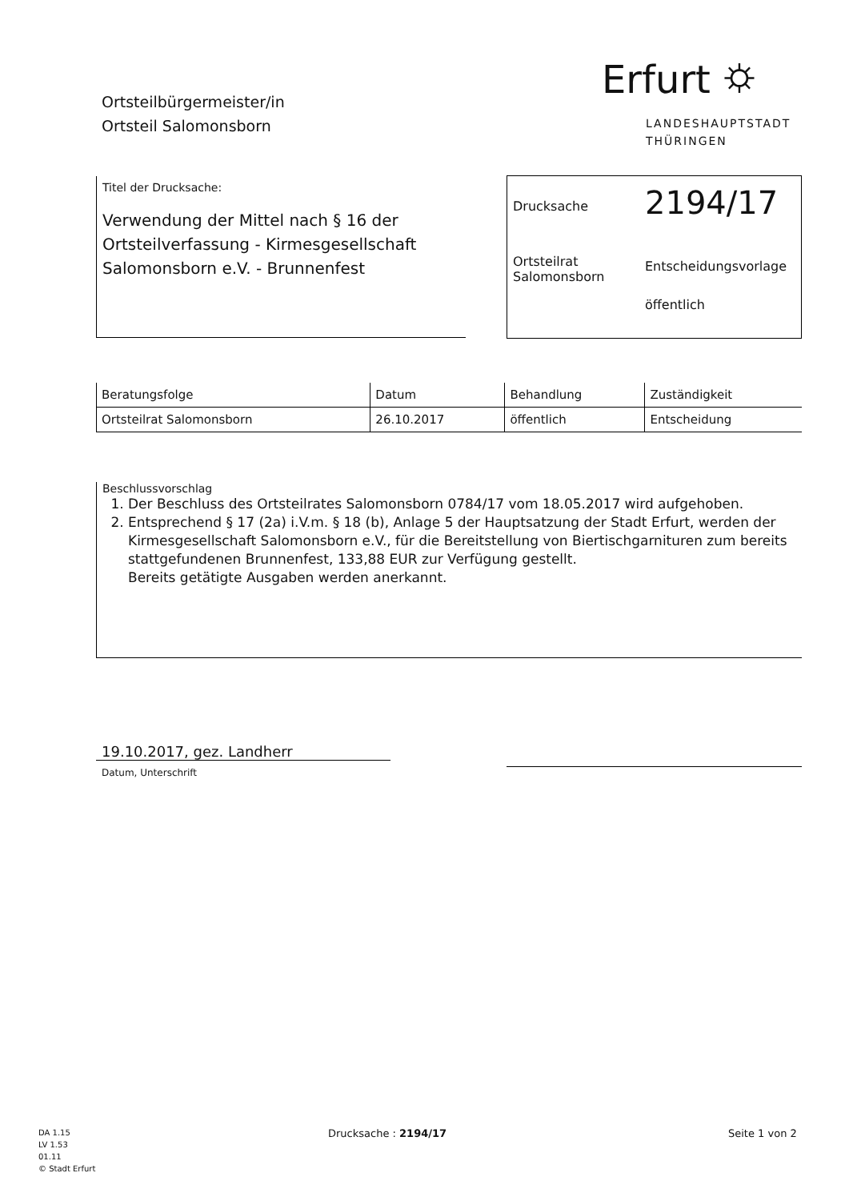Ortsteilbürgermeister/in
Ortsteil Salomonsborn
Erfurt ⛭
LANDESHAUPTSTADT
THÜRINGEN
Titel der Drucksache:
Verwendung der Mittel nach § 16 der Ortsteilverfassung - Kirmesgesellschaft Salomonsborn e.V. - Brunnenfest
Drucksache
2194/17
Ortsteilrat
Salomonsborn
Entscheidungsvorlage
öffentlich
| Beratungsfolge | Datum | Behandlung | Zuständigkeit |
| --- | --- | --- | --- |
| Ortsteilrat Salomonsborn | 26.10.2017 | öffentlich | Entscheidung |
Beschlussvorschlag
1. Der Beschluss des Ortsteilrates Salomonsborn 0784/17 vom 18.05.2017 wird aufgehoben.
2. Entsprechend § 17 (2a) i.V.m. § 18 (b), Anlage 5 der Hauptsatzung der Stadt Erfurt, werden der Kirmesgesellschaft Salomonsborn e.V., für die Bereitstellung von Biertischgarnituren zum bereits stattgefundenen Brunnenfest, 133,88 EUR zur Verfügung gestellt.
Bereits getätigte Ausgaben werden anerkannt.
19.10.2017, gez. Landherr
Datum, Unterschrift
DA 1.15
LV 1.53
01.11
© Stadt Erfurt
Drucksache : 2194/17 Seite 1 von 2